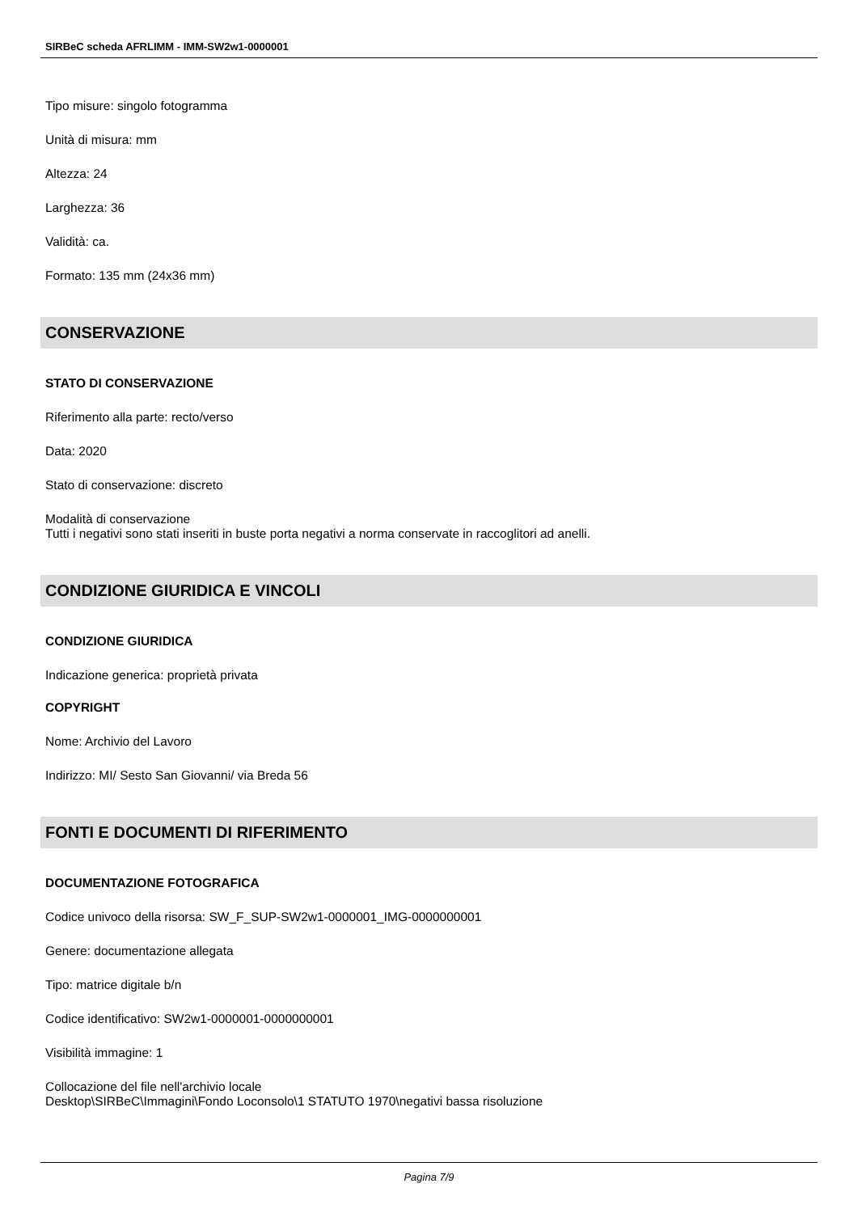SIRBeC scheda AFRLIMM - IMM-SW2w1-0000001
Tipo misure: singolo fotogramma
Unità di misura: mm
Altezza: 24
Larghezza: 36
Validità: ca.
Formato: 135 mm (24x36 mm)
CONSERVAZIONE
STATO DI CONSERVAZIONE
Riferimento alla parte: recto/verso
Data: 2020
Stato di conservazione: discreto
Modalità di conservazione
Tutti i negativi sono stati inseriti in buste porta negativi a norma conservate in raccoglitori ad anelli.
CONDIZIONE GIURIDICA E VINCOLI
CONDIZIONE GIURIDICA
Indicazione generica: proprietà privata
COPYRIGHT
Nome: Archivio del Lavoro
Indirizzo: MI/ Sesto San Giovanni/ via Breda 56
FONTI E DOCUMENTI DI RIFERIMENTO
DOCUMENTAZIONE FOTOGRAFICA
Codice univoco della risorsa: SW_F_SUP-SW2w1-0000001_IMG-0000000001
Genere: documentazione allegata
Tipo: matrice digitale b/n
Codice identificativo: SW2w1-0000001-0000000001
Visibilità immagine: 1
Collocazione del file nell'archivio locale
Desktop\SIRBeC\Immagini\Fondo Loconsolo\1 STATUTO 1970\negativi bassa risoluzione
Pagina 7/9